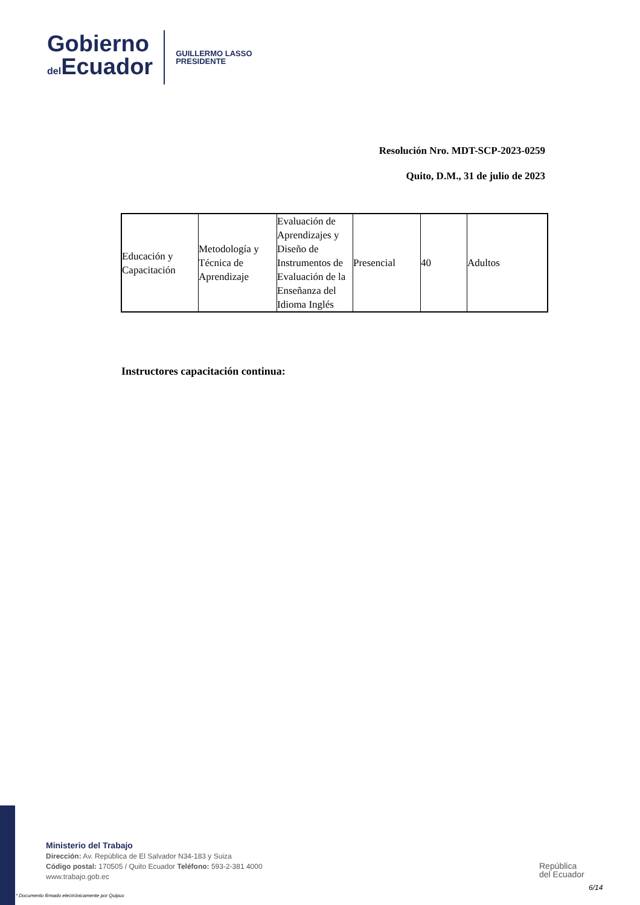Gobierno
del Ecuador
GUILLERMO LASSO
PRESIDENTE
Resolución Nro. MDT-SCP-2023-0259
Quito, D.M., 31 de julio de 2023
| Educación y Capacitación | Metodología y Técnica de Aprendizaje | Evaluación de Aprendizajes y Diseño de Instrumentos de Evaluación de la Enseñanza del Idioma Inglés | Presencial | 40 | Adultos |
Instructores capacitación continua:
Ministerio del Trabajo
Dirección: Av. República de El Salvador N34-183 y Suiza
Código postal: 170505 / Quito Ecuador Teléfono: 593-2-381 4000
www.trabajo.gob.ec
* Documento firmado electrónicamente por Quipux
República
del Ecuador
6/14